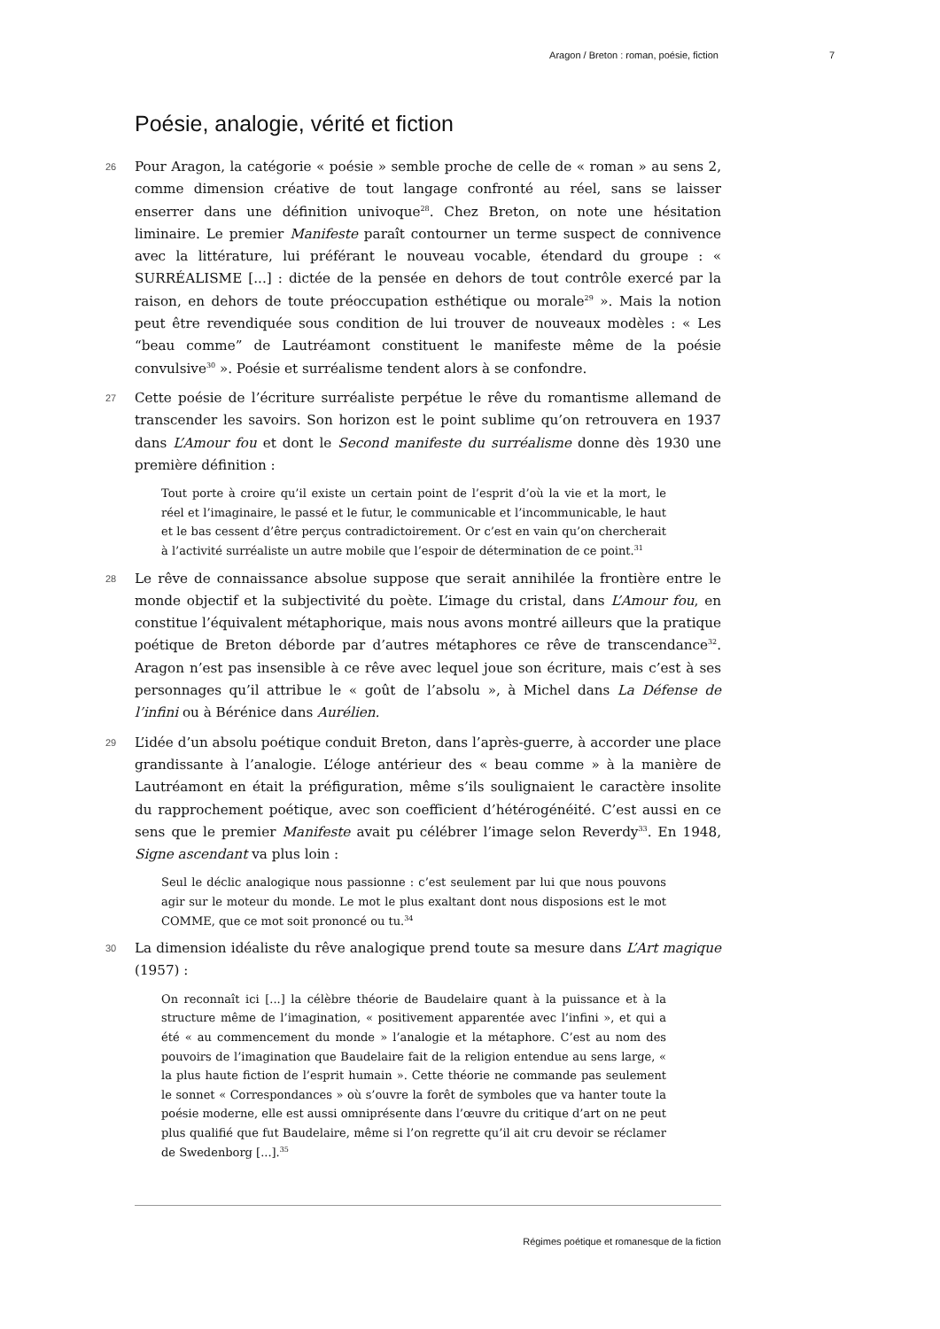Aragon / Breton : roman, poésie, fiction 7
Poésie, analogie, vérité et fiction
26 Pour Aragon, la catégorie « poésie » semble proche de celle de « roman » au sens 2, comme dimension créative de tout langage confronté au réel, sans se laisser enserrer dans une définition univoque<sup>28</sup>. Chez Breton, on note une hésitation liminaire. Le premier Manifeste paraît contourner un terme suspect de connivence avec la littérature, lui préférant le nouveau vocable, étendard du groupe : « SURRÉALISME [...] : dictée de la pensée en dehors de tout contrôle exercé par la raison, en dehors de toute préoccupation esthétique ou morale<sup>29</sup> ». Mais la notion peut être revendiquée sous condition de lui trouver de nouveaux modèles : « Les “beau comme” de Lautréamont constituent le manifeste même de la poésie convulsive<sup>30</sup> ». Poésie et surréalisme tendent alors à se confondre.
27 Cette poésie de l’écriture surréaliste perpétue le rêve du romantisme allemand de transcender les savoirs. Son horizon est le point sublime qu’on retrouvera en 1937 dans L’Amour fou et dont le Second manifeste du surréalisme donne dès 1930 une première définition :
Tout porte à croire qu’il existe un certain point de l’esprit d’où la vie et la mort, le réel et l’imaginaire, le passé et le futur, le communicable et l’incommunicable, le haut et le bas cessent d’être perçus contradictoirement. Or c’est en vain qu’on chercherait à l’activité surréaliste un autre mobile que l’espoir de détermination de ce point.<sup>31</sup>
28 Le rêve de connaissance absolue suppose que serait annihilée la frontière entre le monde objectif et la subjectivité du poète. L’image du cristal, dans L’Amour fou, en constitue l’équivalent métaphorique, mais nous avons montré ailleurs que la pratique poétique de Breton déborde par d’autres métaphores ce rêve de transcendance<sup>32</sup>. Aragon n’est pas insensible à ce rêve avec lequel joue son écriture, mais c’est à ses personnages qu’il attribue le « goût de l’absolu », à Michel dans La Défense de l’infini ou à Bérénice dans Aurélien.
29 L’idée d’un absolu poétique conduit Breton, dans l’après-guerre, à accorder une place grandissante à l’analogie. L’éloge antérieur des « beau comme » à la manière de Lautréamont en était la préfiguration, même s’ils soulignaient le caractère insolite du rapprochement poétique, avec son coefficient d’hétérogénéité. C’est aussi en ce sens que le premier Manifeste avait pu célébrer l’image selon Reverdy<sup>33</sup>. En 1948, Signe ascendant va plus loin :
Seul le déclic analogique nous passionne : c’est seulement par lui que nous pouvons agir sur le moteur du monde. Le mot le plus exaltant dont nous disposions est le mot COMME, que ce mot soit prononcé ou tu.<sup>34</sup>
30 La dimension idéaliste du rêve analogique prend toute sa mesure dans L’Art magique (1957) :
On reconnaît ici [...] la célèbre théorie de Baudelaire quant à la puissance et à la structure même de l’imagination, « positivement apparentée avec l’infini », et qui a été « au commencement du monde » l’analogie et la métaphore. C’est au nom des pouvoirs de l’imagination que Baudelaire fait de la religion entendue au sens large, « la plus haute fiction de l’esprit humain ». Cette théorie ne commande pas seulement le sonnet « Correspondances » où s’ouvre la forêt de symboles que va hanter toute la poésie moderne, elle est aussi omniprésente dans l’œuvre du critique d’art on ne peut plus qualifié que fut Baudelaire, même si l’on regrette qu’il ait cru devoir se réclamer de Swedenborg [...].<sup>35</sup>
Régimes poétique et romanesque de la fiction